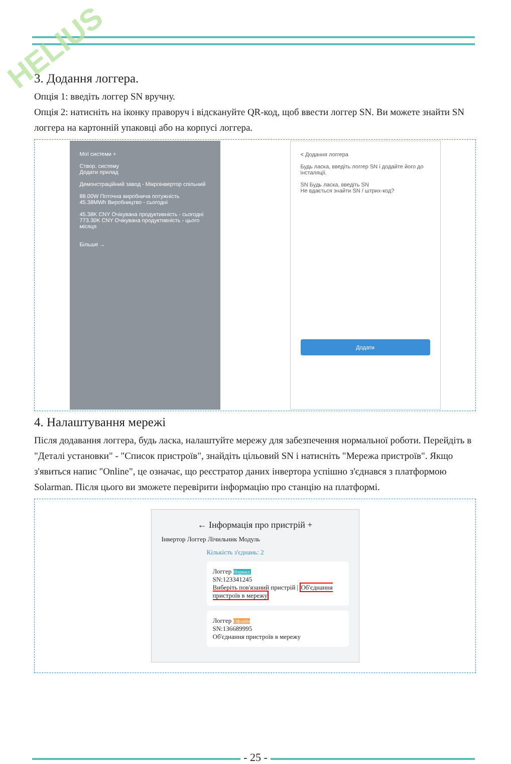HELIUS
3. Додання логгера.
Опція 1: введіть логгер SN вручну.
Опція 2: натисніть на іконку праворуч і відскануйте QR-код, щоб ввести логгер SN. Ви можете знайти SN логгера на картонній упаковці або на корпусі логгера.
Мої системи +
Створ. систему
Додати прилад
Демонстраційний завод - Мікроінвертор спільний
88.00W Поточна виробнича потужність
45.38MWh Виробництво - сьогодні
45.38K CNY Очікувана продуктивність - сьогодні
773.30K CNY Очікувана продуктивність - цього місяця
Більше →
< Додання логгера
Будь ласка, введіть логгер SN і додайте його до інсталяції.
SN Будь ласка, введіть SN
Не вдається знайти SN / штрих-код?
Додати
4. Налаштування мережі
Після додавання логгера, будь ласка, налаштуйте мережу для забезпечення нормальної роботи. Перейдіть в "Деталі установки" - "Список пристроїв", знайдіть цільовий SN і натисніть "Мережа пристроїв". Якщо з'явиться напис "Online", це означає, що реєстратор даних інвертора успішно з'єднався з платформою Solarman. Після цього ви зможете перевірити інформацію про станцію на платформі.
← Інформація про пристрій +
Інвертор Логгер Лічильник Модуль
Кількість з'єднань: 2
Логгер Нормал.
SN:123341245
Виберіть пов'язаний пристрій | Об'єднання пристроїв в мережу
Логгер Офлайн
SN:136689995
Об'єднання пристроїв в мережу
- 25 -